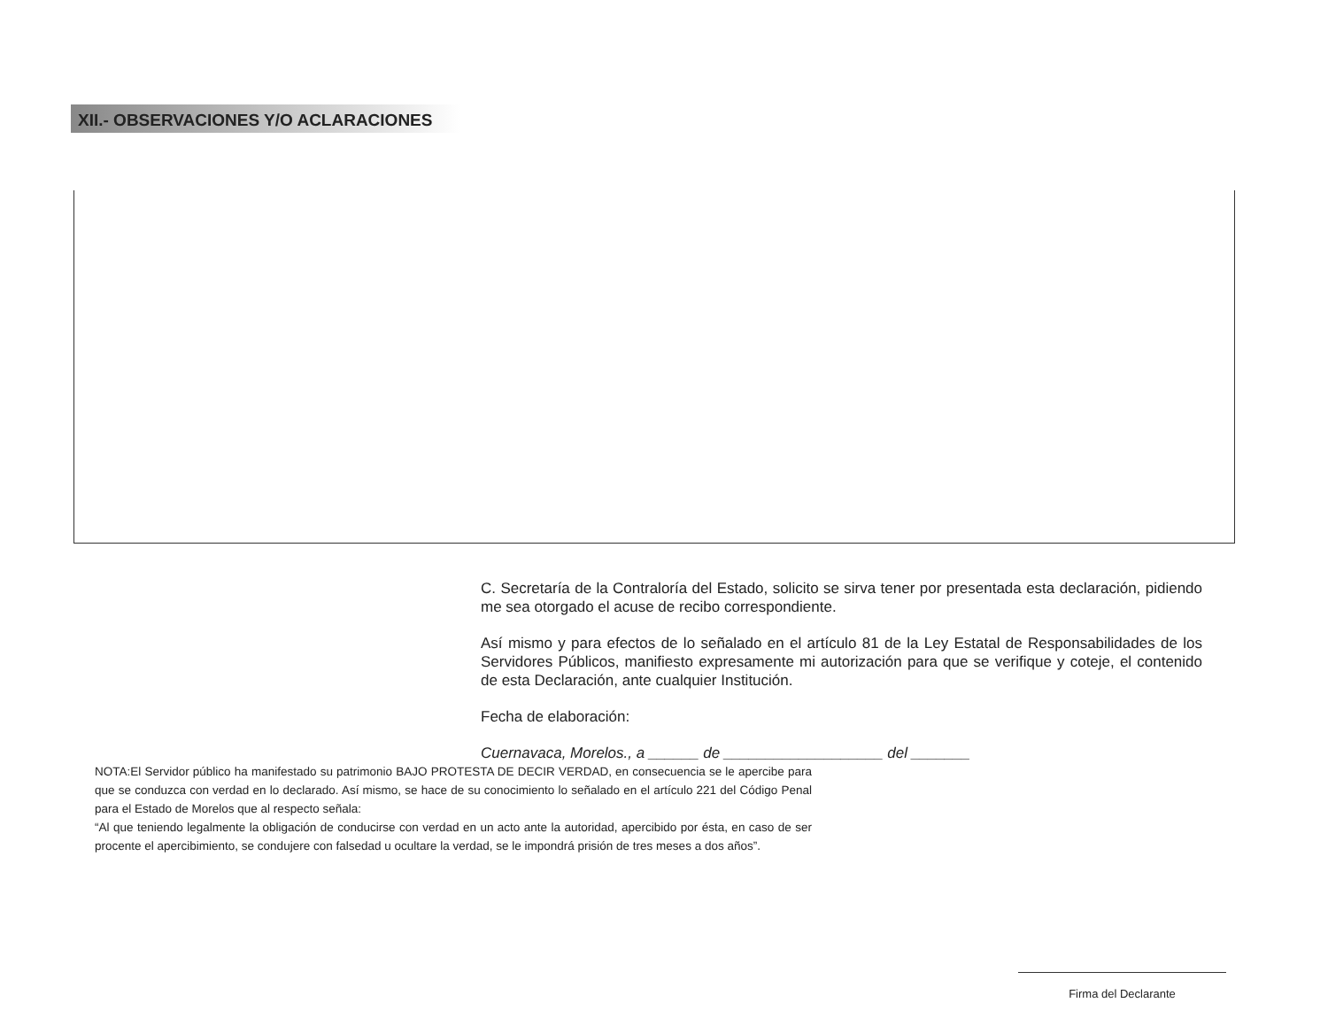XII.- OBSERVACIONES Y/O ACLARACIONES
C. Secretaría de la Contraloría del Estado, solicito se sirva tener por presentada esta declaración, pidiendo me sea otorgado el acuse de recibo correspondiente.
Así mismo y para efectos de lo señalado en el artículo 81 de la Ley Estatal de Responsabilidades de los Servidores Públicos, manifiesto expresamente mi autorización para que se verifique y coteje, el contenido de esta Declaración, ante cualquier Institución.
Fecha de elaboración:
Cuernavaca, Morelos., a ______ de ___________________ del _______
NOTA:El Servidor público ha manifestado su patrimonio BAJO PROTESTA DE DECIR VERDAD, en consecuencia se le apercibe para que se conduzca con verdad en lo declarado. Así mismo, se hace de su conocimiento lo señalado en el artículo 221 del Código Penal para el Estado de Morelos que al respecto señala:
“Al que teniendo legalmente la obligación de conducirse con verdad en un acto ante la autoridad, apercibido por ésta, en caso de ser procente el apercibimiento, se condujere con falsedad u ocultare la verdad, se le impondrá prisión de tres meses a dos años”.
Firma del Declarante